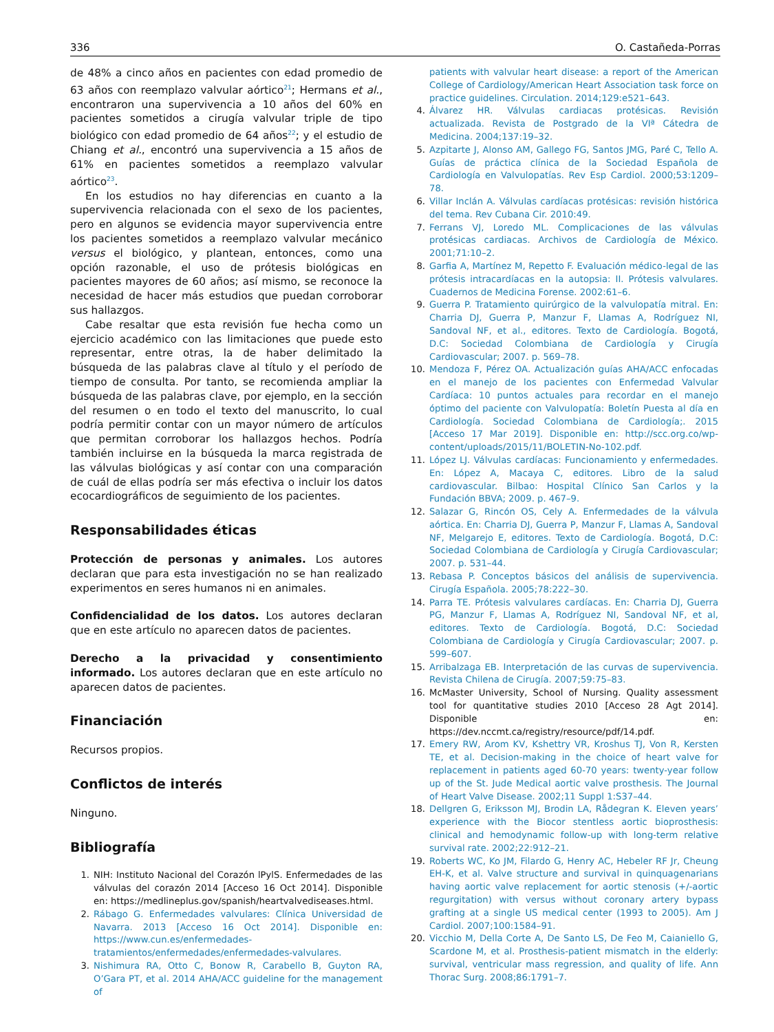336 O. Castañeda-Porras
de 48% a cinco años en pacientes con edad promedio de 63 años con reemplazo valvular aórtico<sup>21</sup>; Hermans et al., encontraron una supervivencia a 10 años del 60% en pacientes sometidos a cirugía valvular triple de tipo biológico con edad promedio de 64 años<sup>22</sup>; y el estudio de Chiang et al., encontró una supervivencia a 15 años de 61% en pacientes sometidos a reemplazo valvular aórtico<sup>23</sup>.
En los estudios no hay diferencias en cuanto a la supervivencia relacionada con el sexo de los pacientes, pero en algunos se evidencia mayor supervivencia entre los pacientes sometidos a reemplazo valvular mecánico versus el biológico, y plantean, entonces, como una opción razonable, el uso de prótesis biológicas en pacientes mayores de 60 años; así mismo, se reconoce la necesidad de hacer más estudios que puedan corroborar sus hallazgos.
Cabe resaltar que esta revisión fue hecha como un ejercicio académico con las limitaciones que puede esto representar, entre otras, la de haber delimitado la búsqueda de las palabras clave al título y el período de tiempo de consulta. Por tanto, se recomienda ampliar la búsqueda de las palabras clave, por ejemplo, en la sección del resumen o en todo el texto del manuscrito, lo cual podría permitir contar con un mayor número de artículos que permitan corroborar los hallazgos hechos. Podría también incluirse en la búsqueda la marca registrada de las válvulas biológicas y así contar con una comparación de cuál de ellas podría ser más efectiva o incluir los datos ecocardiográficos de seguimiento de los pacientes.
Responsabilidades éticas
Protección de personas y animales. Los autores declaran que para esta investigación no se han realizado experimentos en seres humanos ni en animales.
Confidencialidad de los datos. Los autores declaran que en este artículo no aparecen datos de pacientes.
Derecho a la privacidad y consentimiento informado. Los autores declaran que en este artículo no aparecen datos de pacientes.
Financiación
Recursos propios.
Conflictos de interés
Ninguno.
Bibliografía
1. NIH: Instituto Nacional del Corazón lPylS. Enfermedades de las válvulas del corazón 2014 [Acceso 16 Oct 2014]. Disponible en: https://medlineplus.gov/spanish/heartvalvediseases.html.
2. Rábago G. Enfermedades valvulares: Clínica Universidad de Navarra. 2013 [Acceso 16 Oct 2014]. Disponible en: https://www.cun.es/enfermedades-tratamientos/enfermedades/enfermedades-valvulares.
3. Nishimura RA, Otto C, Bonow R, Carabello B, Guyton RA, O’Gara PT, et al. 2014 AHA/ACC guideline for the management of
patients with valvular heart disease: a report of the American College of Cardiology/American Heart Association task force on practice guidelines. Circulation. 2014;129:e521–643.
4. Álvarez HR. Válvulas cardiacas protésicas. Revisión actualizada. Revista de Postgrado de la VIª Cátedra de Medicina. 2004;137:19–32.
5. Azpitarte J, Alonso AM, Gallego FG, Santos JMG, Paré C, Tello A. Guías de práctica clínica de la Sociedad Española de Cardiología en Valvulopatías. Rev Esp Cardiol. 2000;53:1209–78.
6. Villar Inclán A. Válvulas cardíacas protésicas: revisión histórica del tema. Rev Cubana Cir. 2010:49.
7. Ferrans VJ, Loredo ML. Complicaciones de las válvulas protésicas cardiacas. Archivos de Cardiología de México. 2001;71:10–2.
8. Garfia A, Martínez M, Repetto F. Evaluación médico-legal de las prótesis intracardíacas en la autopsia: II. Prótesis valvulares. Cuadernos de Medicina Forense. 2002:61–6.
9. Guerra P. Tratamiento quirúrgico de la valvulopatía mitral. En: Charria DJ, Guerra P, Manzur F, Llamas A, Rodríguez NI, Sandoval NF, et al., editores. Texto de Cardiología. Bogotá, D.C: Sociedad Colombiana de Cardiología y Cirugía Cardiovascular; 2007. p. 569–78.
10. Mendoza F, Pérez OA. Actualización guías AHA/ACC enfocadas en el manejo de los pacientes con Enfermedad Valvular Cardíaca: 10 puntos actuales para recordar en el manejo óptimo del paciente con Valvulopatía: Boletín Puesta al día en Cardiología. Sociedad Colombiana de Cardiología;. 2015 [Acceso 17 Mar 2019]. Disponible en: http://scc.org.co/wp-content/uploads/2015/11/BOLETIN-No-102.pdf.
11. López LJ. Válvulas cardíacas: Funcionamiento y enfermedades. En: López A, Macaya C, editores. Libro de la salud cardiovascular. Bilbao: Hospital Clínico San Carlos y la Fundación BBVA; 2009. p. 467–9.
12. Salazar G, Rincón OS, Cely A. Enfermedades de la válvula aórtica. En: Charria DJ, Guerra P, Manzur F, Llamas A, Sandoval NF, Melgarejo E, editores. Texto de Cardiología. Bogotá, D.C: Sociedad Colombiana de Cardiología y Cirugía Cardiovascular; 2007. p. 531–44.
13. Rebasa P. Conceptos básicos del análisis de supervivencia. Cirugía Española. 2005;78:222–30.
14. Parra TE. Prótesis valvulares cardíacas. En: Charria DJ, Guerra PG, Manzur F, Llamas A, Rodríguez NI, Sandoval NF, et al, editores. Texto de Cardiología. Bogotá, D.C: Sociedad Colombiana de Cardiología y Cirugía Cardiovascular; 2007. p. 599–607.
15. Arribalzaga EB. Interpretación de las curvas de supervivencia. Revista Chilena de Cirugía. 2007;59:75–83.
16. McMaster University, School of Nursing. Quality assessment tool for quantitative studies 2010 [Acceso 28 Agt 2014]. Disponible en: https://dev.nccmt.ca/registry/resource/pdf/14.pdf.
17. Emery RW, Arom KV, Kshettry VR, Kroshus TJ, Von R, Kersten TE, et al. Decision-making in the choice of heart valve for replacement in patients aged 60-70 years: twenty-year follow up of the St. Jude Medical aortic valve prosthesis. The Journal of Heart Valve Disease. 2002;11 Suppl 1:S37–44.
18. Dellgren G, Eriksson MJ, Brodin LA, Rådegran K. Eleven years’ experience with the Biocor stentless aortic bioprosthesis: clinical and hemodynamic follow-up with long-term relative survival rate. 2002;22:912–21.
19. Roberts WC, Ko JM, Filardo G, Henry AC, Hebeler RF Jr, Cheung EH-K, et al. Valve structure and survival in quinquagenarians having aortic valve replacement for aortic stenosis (+/-aortic regurgitation) with versus without coronary artery bypass grafting at a single US medical center (1993 to 2005). Am J Cardiol. 2007;100:1584–91.
20. Vicchio M, Della Corte A, De Santo LS, De Feo M, Caianiello G, Scardone M, et al. Prosthesis-patient mismatch in the elderly: survival, ventricular mass regression, and quality of life. Ann Thorac Surg. 2008;86:1791–7.